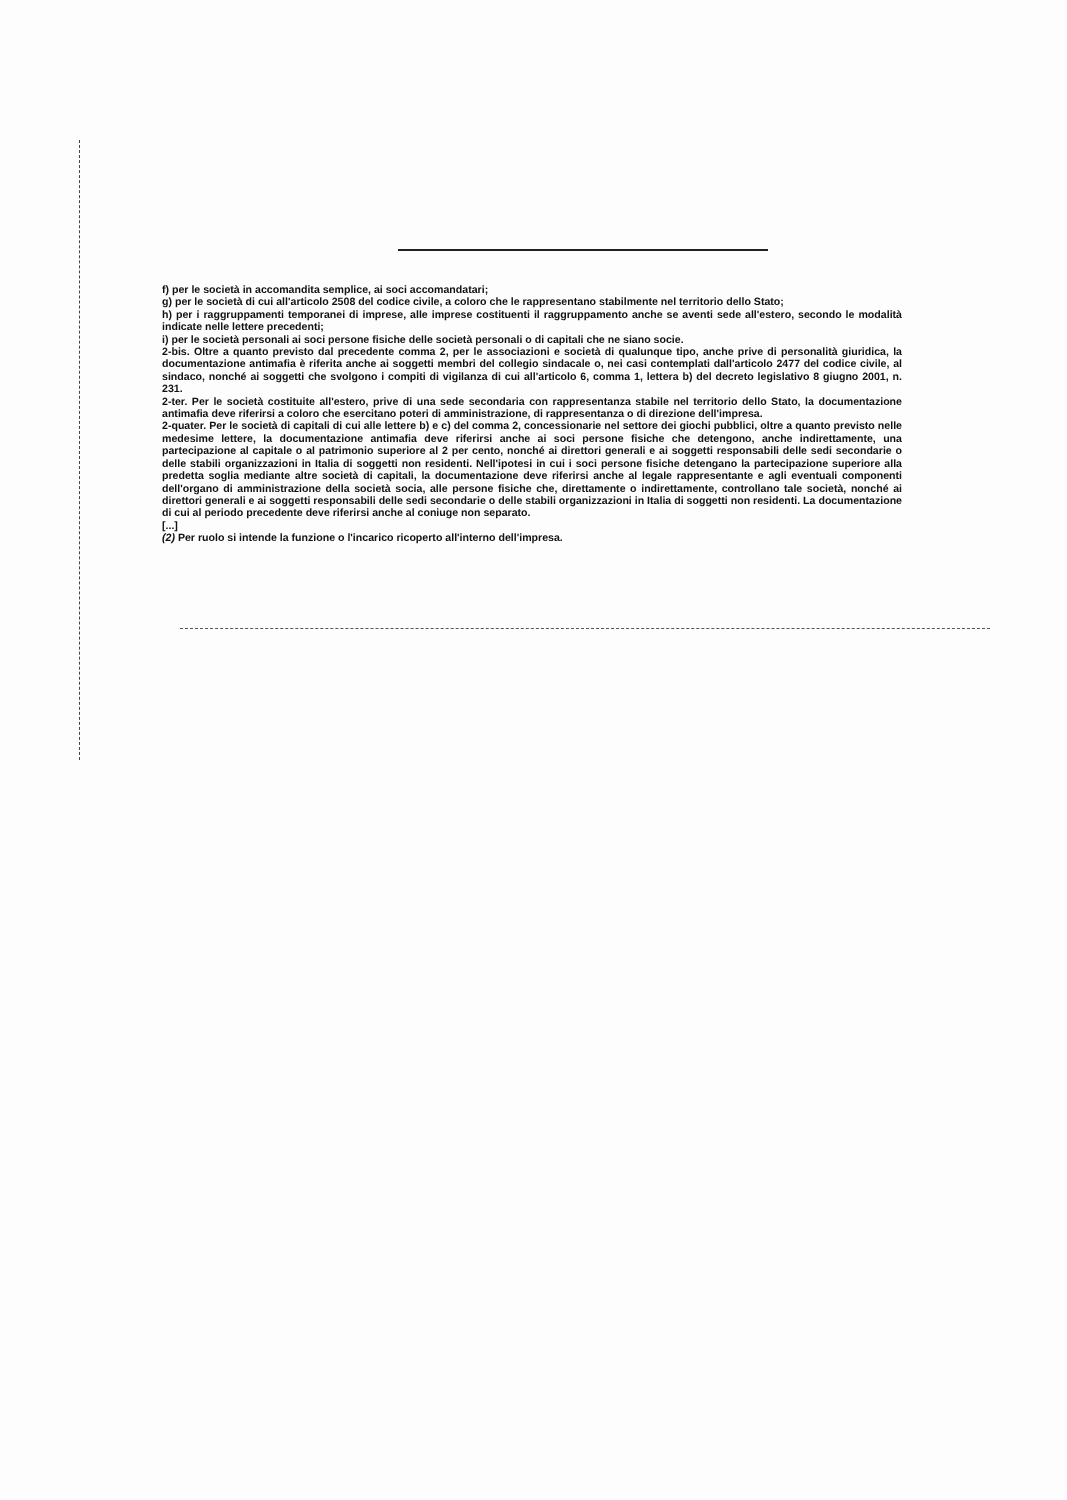f) per le società in accomandita semplice, ai soci accomandatari;
g) per le società di cui all'articolo 2508 del codice civile, a coloro che le rappresentano stabilmente nel territorio dello Stato;
h) per i raggruppamenti temporanei di imprese, alle imprese costituenti il raggruppamento anche se aventi sede all'estero, secondo le modalità indicate nelle lettere precedenti;
i) per le società personali ai soci persone fisiche delle società personali o di capitali che ne siano socie.
2-bis. Oltre a quanto previsto dal precedente comma 2, per le associazioni e società di qualunque tipo, anche prive di personalità giuridica, la documentazione antimafia è riferita anche ai soggetti membri del collegio sindacale o, nei casi contemplati dall'articolo 2477 del codice civile, al sindaco, nonché ai soggetti che svolgono i compiti di vigilanza di cui all'articolo 6, comma 1, lettera b) del decreto legislativo 8 giugno 2001, n. 231.
2-ter. Per le società costituite all'estero, prive di una sede secondaria con rappresentanza stabile nel territorio dello Stato, la documentazione antimafia deve riferirsi a coloro che esercitano poteri di amministrazione, di rappresentanza o di direzione dell'impresa.
2-quater. Per le società di capitali di cui alle lettere b) e c) del comma 2, concessionarie nel settore dei giochi pubblici, oltre a quanto previsto nelle medesime lettere, la documentazione antimafia deve riferirsi anche ai soci persone fisiche che detengono, anche indirettamente, una partecipazione al capitale o al patrimonio superiore al 2 per cento, nonché ai direttori generali e ai soggetti responsabili delle sedi secondarie o delle stabili organizzazioni in Italia di soggetti non residenti. Nell'ipotesi in cui i soci persone fisiche detengano la partecipazione superiore alla predetta soglia mediante altre società di capitali, la documentazione deve riferirsi anche al legale rappresentante e agli eventuali componenti dell'organo di amministrazione della società socia, alle persone fisiche che, direttamente o indirettamente, controllano tale società, nonché ai direttori generali e ai soggetti responsabili delle sedi secondarie o delle stabili organizzazioni in Italia di soggetti non residenti. La documentazione di cui al periodo precedente deve riferirsi anche al coniuge non separato.
[...]
(2) Per ruolo si intende la funzione o l'incarico ricoperto all'interno dell'impresa.